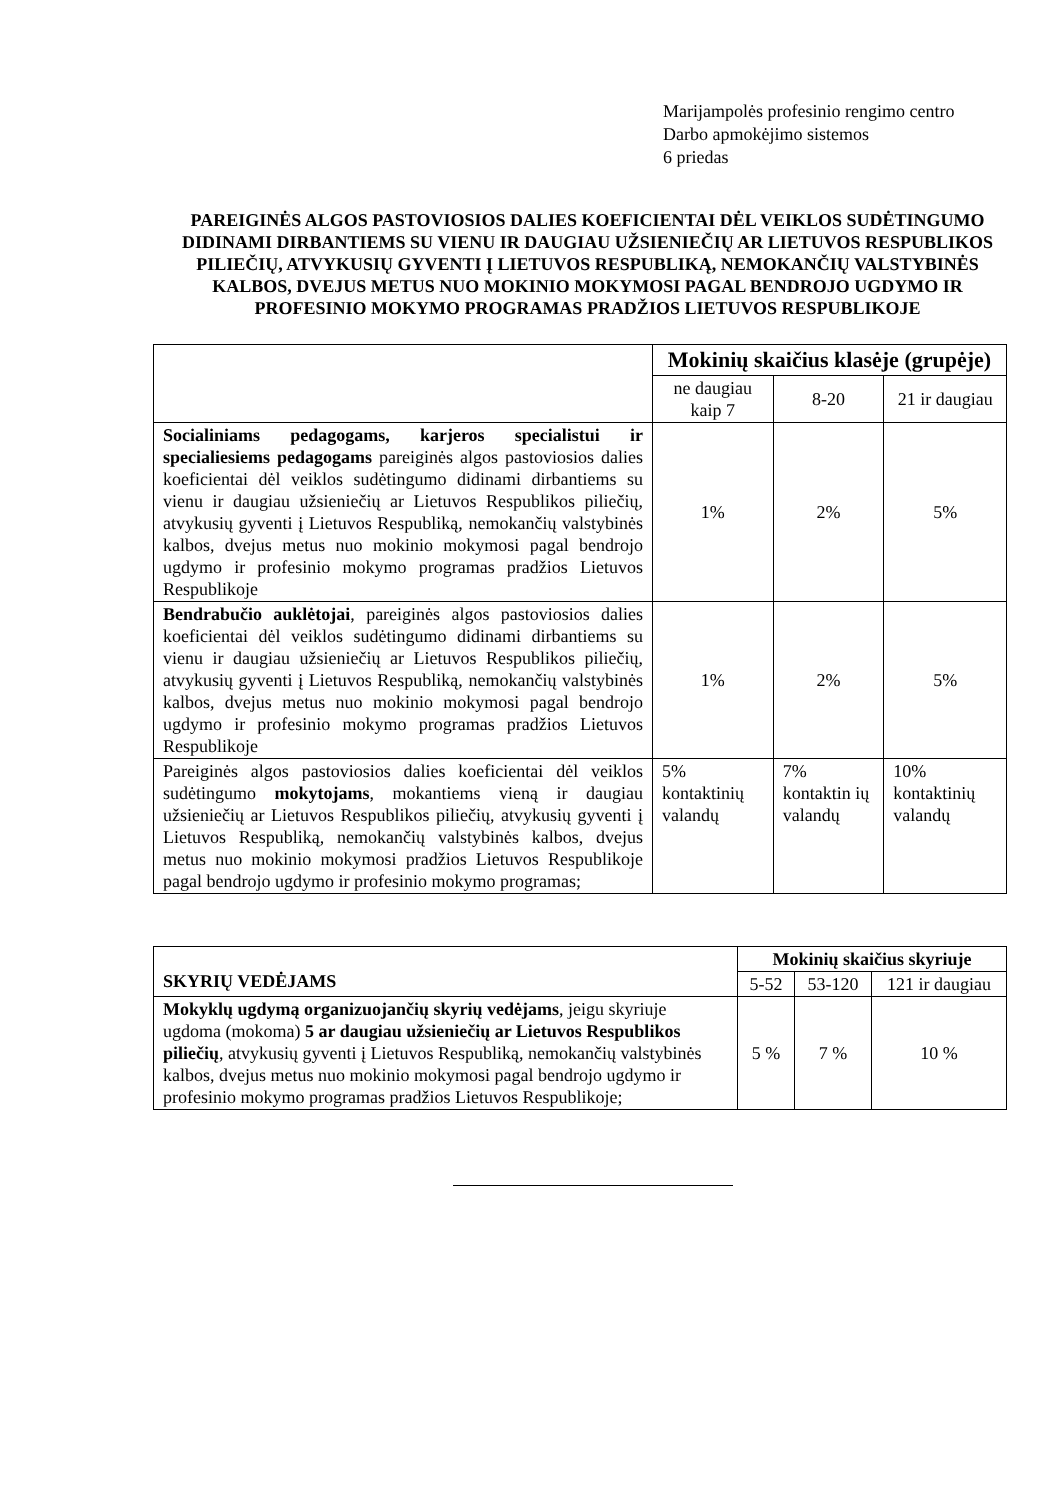Marijampolės profesinio rengimo centro
Darbo apmokėjimo sistemos
6 priedas
PAREIGINĖS ALGOS PASTOVIOSIOS DALIES KOEFICIENTAI DĖL VEIKLOS SUDĖTINGUMO DIDINAMI DIRBANTIEMS SU VIENU IR DAUGIAU UŽSIENIEČIŲ AR LIETUVOS RESPUBLIKOS PILIEČIŲ, ATVYKUSIŲ GYVENTI Į LIETUVOS RESPUBLIKĄ, NEMOKANČIŲ VALSTYBINĖS KALBOS, DVEJUS METUS NUO MOKINIO MOKYMOSI PAGAL BENDROJO UGDYMO IR PROFESINIO MOKYMO PROGRAMAS PRADŽIOS LIETUVOS RESPUBLIKOJE
| | Mokinių skaičius klasėje (grupėje) | | |
| | ne daugiau kaip 7 | 8-20 | 21 ir daugiau |
| Socialiniams pedagogams, karjeros specialistui ir specialiesiems pedagogams pareiginės algos pastoviosios dalies koeficientai dėl veiklos sudėtingumo didinami dirbantiems su vienu ir daugiau užsieniečių ar Lietuvos Respublikos piliečių, atvykusių gyventi į Lietuvos Respubliką, nemokančių valstybinės kalbos, dvejus metus nuo mokinio mokymosi pagal bendrojo ugdymo ir profesinio mokymo programas pradžios Lietuvos Respublikoje | 1% | 2% | 5% |
| Bendrabučio auklėtojai , pareiginės algos pastoviosios dalies koeficientai dėl veiklos sudėtingumo didinami dirbantiems su vienu ir daugiau užsieniečių ar Lietuvos Respublikos piliečių, atvykusių gyventi į Lietuvos Respubliką, nemokančių valstybinės kalbos, dvejus metus nuo mokinio mokymosi pagal bendrojo ugdymo ir profesinio mokymo programas pradžios Lietuvos Respublikoje | 1% | 2% | 5% |
| Pareiginės algos pastoviosios dalies koeficientai dėl veiklos sudėtingumo mokytojams , mokantiems vieną ir daugiau užsieniečių ar Lietuvos Respublikos piliečių, atvykusių gyventi į Lietuvos Respubliką, nemokančių valstybinės kalbos, dvejus metus nuo mokinio mokymosi pradžios Lietuvos Respublikoje pagal bendrojo ugdymo ir profesinio mokymo programas; | 5% kontaktinių valandų | 7% kontaktin ių valandų | 10% kontaktinių valandų |
| SKYRIŲ VEDĖJAMS | Mokinių skaičius skyriuje | | |
| | 5-52 | 53-120 | 121 ir daugiau |
| Mokyklų ugdymą organizuojančių skyrių vedėjams , jeigu skyriuje ugdoma (mokoma) 5 ar daugiau užsieniečių ar Lietuvos Respublikos piliečių , atvykusių gyventi į Lietuvos Respubliką, nemokančių valstybinės kalbos, dvejus metus nuo mokinio mokymosi pagal bendrojo ugdymo ir profesinio mokymo programas pradžios Lietuvos Respublikoje; | 5 % | 7 % | 10 % |